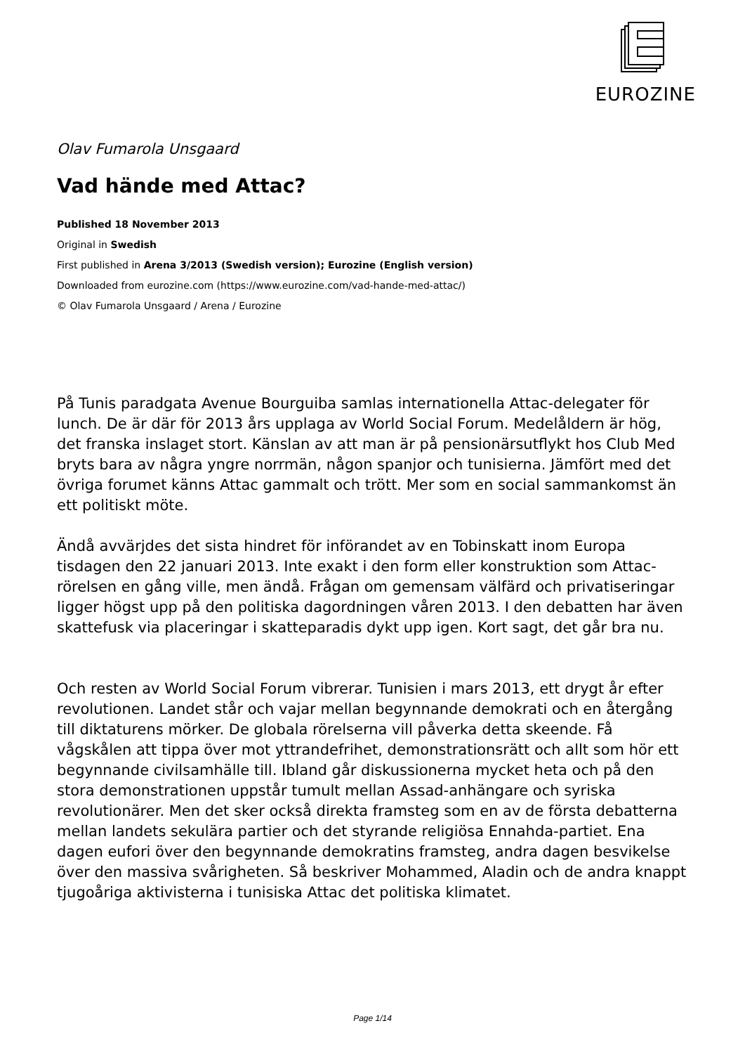EUROZINE
Olav Fumarola Unsgaard
Vad hände med Attac?
Published 18 November 2013
Original in Swedish
First published in Arena 3/2013 (Swedish version); Eurozine (English version)
Downloaded from eurozine.com (https://www.eurozine.com/vad-hande-med-attac/)
© Olav Fumarola Unsgaard / Arena / Eurozine
På Tunis paradgata Avenue Bourguiba samlas internationella Attac-delegater för lunch. De är där för 2013 års upplaga av World Social Forum. Medelåldern är hög, det franska inslaget stort. Känslan av att man är på pensionärsutflykt hos Club Med bryts bara av några yngre norrmän, någon spanjor och tunisierna. Jämfört med det övriga forumet känns Attac gammalt och trött. Mer som en social sammankomst än ett politiskt möte.
Ändå avvärjdes det sista hindret för införandet av en Tobinskatt inom Europa tisdagen den 22 januari 2013. Inte exakt i den form eller konstruktion som Attac-rörelsen en gång ville, men ändå. Frågan om gemensam välfärd och privatiseringar ligger högst upp på den politiska dagordningen våren 2013. I den debatten har även skattefusk via placeringar i skatteparadis dykt upp igen. Kort sagt, det går bra nu.
Och resten av World Social Forum vibrerar. Tunisien i mars 2013, ett drygt år efter revolutionen. Landet står och vajar mellan begynnande demokrati och en återgång till diktaturens mörker. De globala rörelserna vill påverka detta skeende. Få vågskålen att tippa över mot yttrandefrihet, demonstrationsrätt och allt som hör ett begynnande civilsamhälle till. Ibland går diskussionerna mycket heta och på den stora demonstrationen uppstår tumult mellan Assad-anhängare och syriska revolutionärer. Men det sker också direkta framsteg som en av de första debatterna mellan landets sekulära partier och det styrande religiösa Ennahda-partiet. Ena dagen eufori över den begynnande demokratins framsteg, andra dagen besvikelse över den massiva svårigheten. Så beskriver Mohammed, Aladin och de andra knappt tjugoåriga aktivisterna i tunisiska Attac det politiska klimatet.
Page 1/14